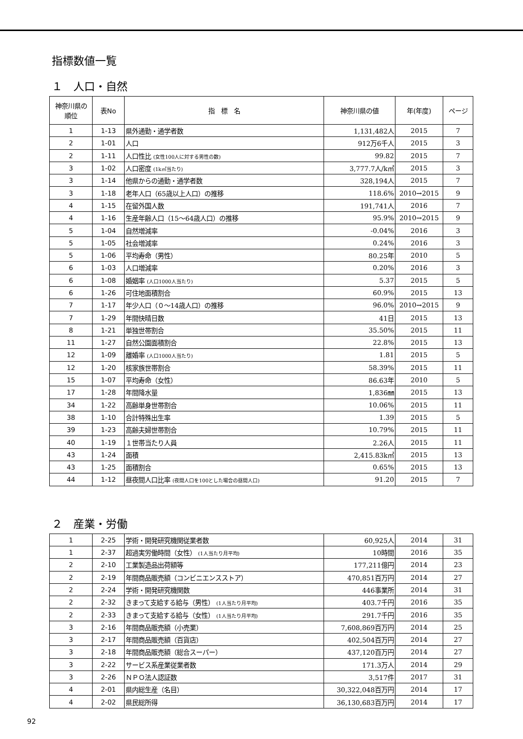指標数値一覧
１　人口・自然
| 神奈川県の 順位 | 表No | 指 標 名 | 神奈川県の値 | 年(年度) | ページ |
| --- | --- | --- | --- | --- | --- |
| 1 | 1-13 | 県外通勤・通学者数 | 1,131,482人 | 2015 | 7 |
| 2 | 1-01 | 人口 | 912万6千人 | 2015 | 3 |
| 2 | 1-11 | 人口性比 (女性100人に対する男性の数) | 99.82 | 2015 | 7 |
| 3 | 1-02 | 人口密度 (1k㎡当たり) | 3,777.7人/k㎡ | 2015 | 3 |
| 3 | 1-14 | 他県からの通勤・通学者数 | 328,194人 | 2015 | 7 |
| 3 | 1-18 | 老年人口（65歳以上人口）の推移 | 118.6% | 2010→2015 | 9 |
| 4 | 1-15 | 在留外国人数 | 191,741人 | 2016 | 7 |
| 4 | 1-16 | 生産年齢人口（15～64歳人口）の推移 | 95.9% | 2010→2015 | 9 |
| 5 | 1-04 | 自然増減率 | -0.04% | 2016 | 3 |
| 5 | 1-05 | 社会増減率 | 0.24% | 2016 | 3 |
| 5 | 1-06 | 平均寿命（男性） | 80.25年 | 2010 | 5 |
| 6 | 1-03 | 人口増減率 | 0.20% | 2016 | 3 |
| 6 | 1-08 | 婚姻率 (人口1000人当たり) | 5.37 | 2015 | 5 |
| 6 | 1-26 | 可住地面積割合 | 60.9% | 2015 | 13 |
| 7 | 1-17 | 年少人口（０～14歳人口）の推移 | 96.0% | 2010→2015 | 9 |
| 7 | 1-29 | 年間快晴日数 | 41日 | 2015 | 13 |
| 8 | 1-21 | 単独世帯割合 | 35.50% | 2015 | 11 |
| 11 | 1-27 | 自然公園面積割合 | 22.8% | 2015 | 13 |
| 12 | 1-09 | 離婚率 (人口1000人当たり) | 1.81 | 2015 | 5 |
| 12 | 1-20 | 核家族世帯割合 | 58.39% | 2015 | 11 |
| 15 | 1-07 | 平均寿命（女性） | 86.63年 | 2010 | 5 |
| 17 | 1-28 | 年間降水量 | 1,836㎜ | 2015 | 13 |
| 34 | 1-22 | 高齢単身世帯割合 | 10.06% | 2015 | 11 |
| 38 | 1-10 | 合計特殊出生率 | 1.39 | 2015 | 5 |
| 39 | 1-23 | 高齢夫婦世帯割合 | 10.79% | 2015 | 11 |
| 40 | 1-19 | １世帯当たり人員 | 2.26人 | 2015 | 11 |
| 43 | 1-24 | 面積 | 2,415.83k㎡ | 2015 | 13 |
| 43 | 1-25 | 面積割合 | 0.65% | 2015 | 13 |
| 44 | 1-12 | 昼夜間人口比率 (夜間人口を100とした場合の昼間人口) | 91.20 | 2015 | 7 |
２　産業・労働
| 1 | 2-25 | 学術・開発研究機関従業者数 | 60,925人 | 2014 | 31 |
| 1 | 2-37 | 超過実労働時間（女性） (1人当たり月平均) | 10時間 | 2016 | 35 |
| 2 | 2-10 | 工業製造品出荷額等 | 177,211億円 | 2014 | 23 |
| 2 | 2-19 | 年間商品販売額（コンビニエンスストア） | 470,851百万円 | 2014 | 27 |
| 2 | 2-24 | 学術・開発研究機関数 | 446事業所 | 2014 | 31 |
| 2 | 2-32 | きまって支給する給与（男性） (1人当たり月平均) | 403.7千円 | 2016 | 35 |
| 2 | 2-33 | きまって支給する給与（女性） (1人当たり月平均) | 291.7千円 | 2016 | 35 |
| 3 | 2-16 | 年間商品販売額（小売業） | 7,608,869百万円 | 2014 | 25 |
| 3 | 2-17 | 年間商品販売額（百貨店） | 402,504百万円 | 2014 | 27 |
| 3 | 2-18 | 年間商品販売額（総合スーパー） | 437,120百万円 | 2014 | 27 |
| 3 | 2-22 | サービス系産業従業者数 | 171.3万人 | 2014 | 29 |
| 3 | 2-26 | ＮＰＯ法人認証数 | 3,517件 | 2017 | 31 |
| 4 | 2-01 | 県内総生産（名目） | 30,322,048百万円 | 2014 | 17 |
| 4 | 2-02 | 県民総所得 | 36,130,683百万円 | 2014 | 17 |
92